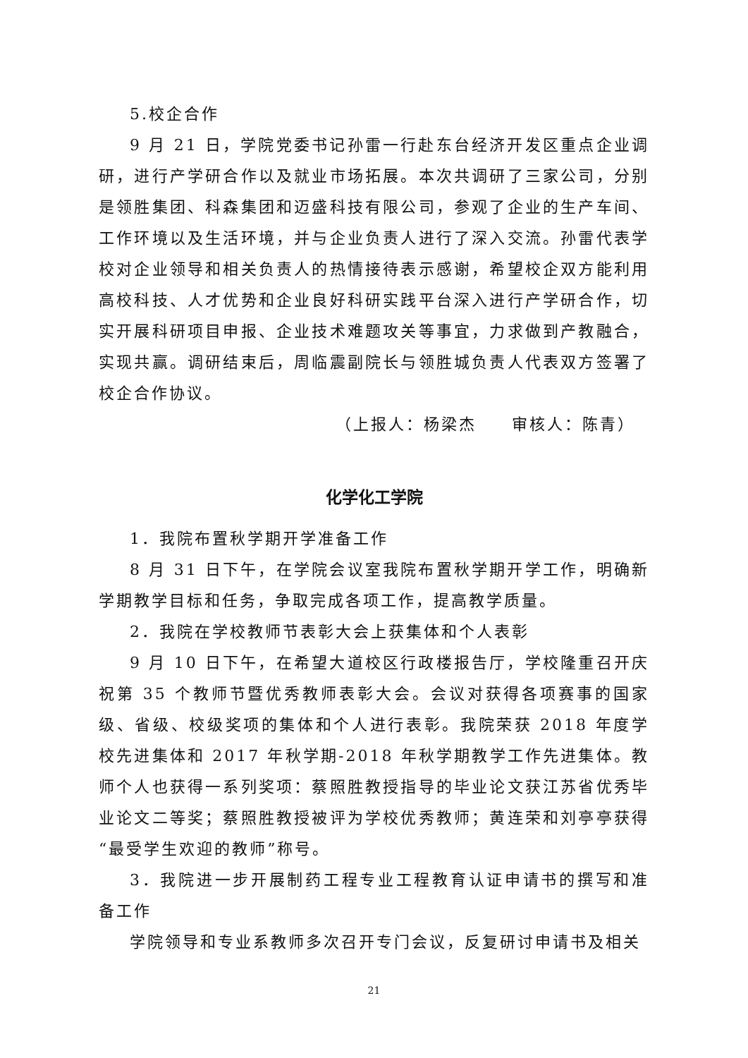5.校企合作
9 月 21 日，学院党委书记孙雷一行赴东台经济开发区重点企业调研，进行产学研合作以及就业市场拓展。本次共调研了三家公司，分别是领胜集团、科森集团和迈盛科技有限公司，参观了企业的生产车间、工作环境以及生活环境，并与企业负责人进行了深入交流。孙雷代表学校对企业领导和相关负责人的热情接待表示感谢，希望校企双方能利用高校科技、人才优势和企业良好科研实践平台深入进行产学研合作，切实开展科研项目申报、企业技术难题攻关等事宜，力求做到产教融合，实现共赢。调研结束后，周临震副院长与领胜城负责人代表双方签署了校企合作协议。
（上报人：杨梁杰　　审核人：陈青）
化学化工学院
1．我院布置秋学期开学准备工作
8 月 31 日下午，在学院会议室我院布置秋学期开学工作，明确新学期教学目标和任务，争取完成各项工作，提高教学质量。
2．我院在学校教师节表彰大会上获集体和个人表彰
9 月 10 日下午，在希望大道校区行政楼报告厅，学校隆重召开庆祝第 35 个教师节暨优秀教师表彰大会。会议对获得各项赛事的国家级、省级、校级奖项的集体和个人进行表彰。我院荣获 2018 年度学校先进集体和 2017 年秋学期-2018 年秋学期教学工作先进集体。教师个人也获得一系列奖项：蔡照胜教授指导的毕业论文获江苏省优秀毕业论文二等奖；蔡照胜教授被评为学校优秀教师；黄连荣和刘亭亭获得“最受学生欢迎的教师”称号。
3．我院进一步开展制药工程专业工程教育认证申请书的撰写和准备工作
学院领导和专业系教师多次召开专门会议，反复研讨申请书及相关
21